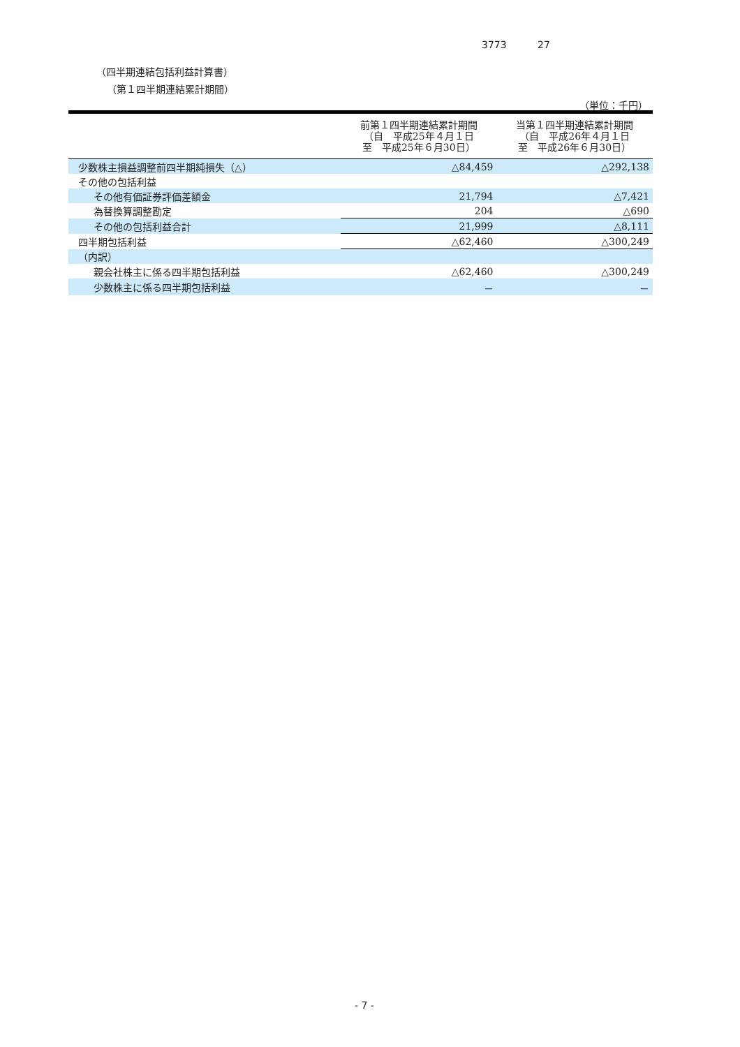3773 27
（四半期連結包括利益計算書）
（第１四半期連結累計期間）
（単位：千円）
| | 前第１四半期連結累計期間 （自 平成25年４月１日 至 平成25年６月30日） | 当第１四半期連結累計期間 （自 平成26年４月１日 至 平成26年６月30日） |
| --- | --- | --- |
| 少数株主損益調整前四半期純損失（△） | △84,459 | △292,138 |
| その他の包括利益 | | |
| その他有価証券評価差額金 | 21,794 | △7,421 |
| 為替換算調整勘定 | 204 | △690 |
| その他の包括利益合計 | 21,999 | △8,111 |
| 四半期包括利益 | △62,460 | △300,249 |
| （内訳） | | |
| 親会社株主に係る四半期包括利益 | △62,460 | △300,249 |
| 少数株主に係る四半期包括利益 | － | － |
- 7 -